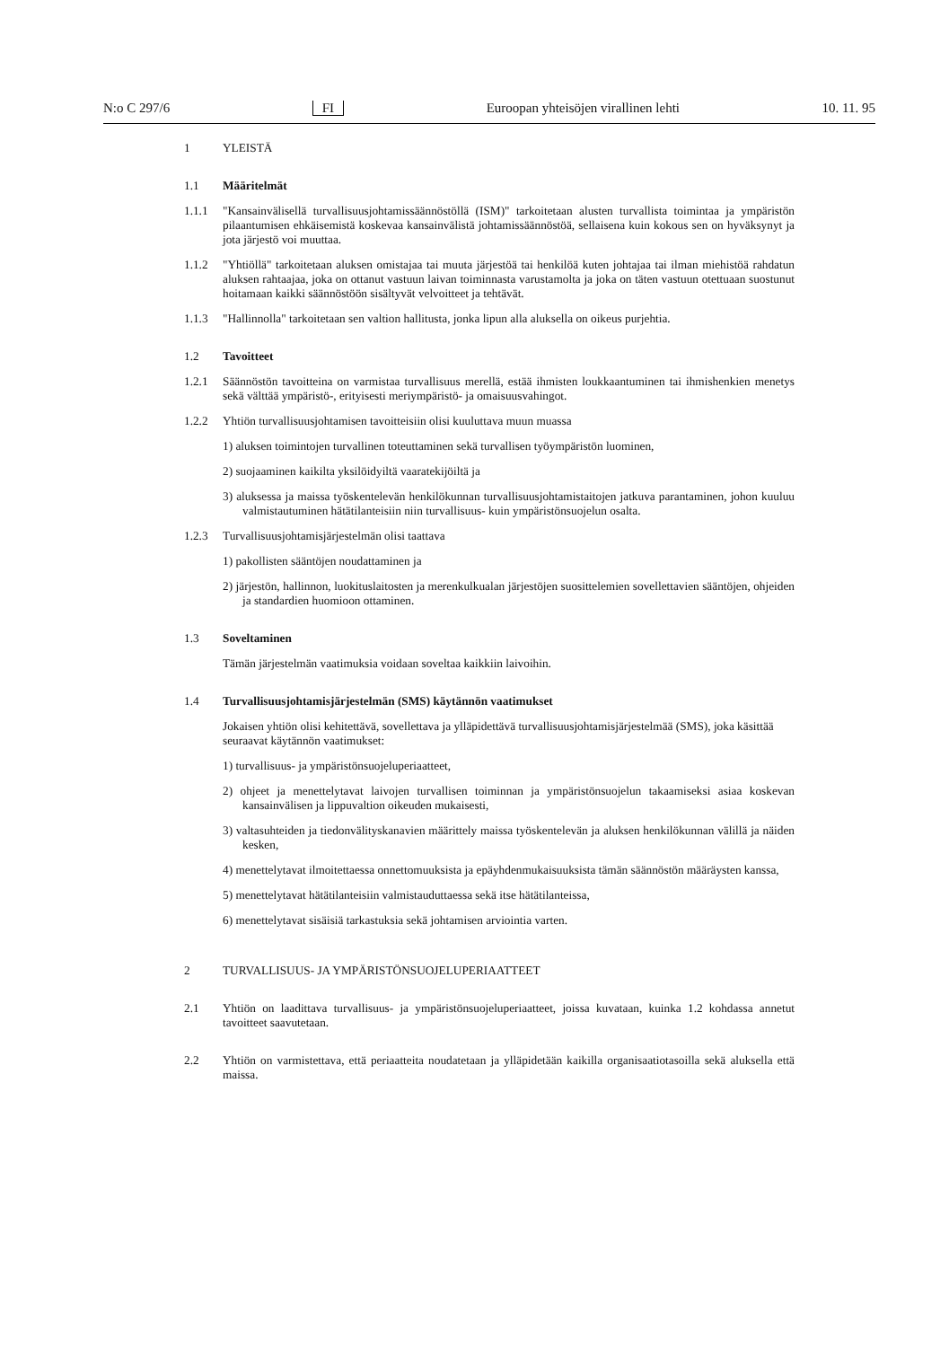N:o C 297/6 FI Euroopan yhteisöjen virallinen lehti 10. 11. 95
1 YLEISTÄ
1.1 Määritelmät
1.1.1 "Kansainvälisellä turvallisuusjohtamissäännöstöllä (ISM)" tarkoitetaan alusten turvallista toimintaa ja ympäristön pilaantumisen ehkäisemistä koskevaa kansainvälistä johtamissäännöstöä, sellaisena kuin kokous sen on hyväksynyt ja jota järjestö voi muuttaa.
1.1.2 "Yhtiöllä" tarkoitetaan aluksen omistajaa tai muuta järjestöä tai henkilöä kuten johtajaa tai ilman miehistöä rahdatun aluksen rahtaajaa, joka on ottanut vastuun laivan toiminnasta varustamolta ja joka on täten vastuun otettuaan suostunut hoitamaan kaikki säännöstöön sisältyvät velvoitteet ja tehtävät.
1.1.3 "Hallinnolla" tarkoitetaan sen valtion hallitusta, jonka lipun alla aluksella on oikeus purjehtia.
1.2 Tavoitteet
1.2.1 Säännöstön tavoitteina on varmistaa turvallisuus merellä, estää ihmisten loukkaantuminen tai ihmishenkien menetys sekä välttää ympäristö-, erityisesti meriympäristö- ja omaisuusvahingot.
1.2.2 Yhtiön turvallisuusjohtamisen tavoitteisiin olisi kuuluttava muun muassa
1) aluksen toimintojen turvallinen toteuttaminen sekä turvallisen työympäristön luominen,
2) suojaaminen kaikilta yksilöidyiltä vaaratekijöiltä ja
3) aluksessa ja maissa työskentelevän henkilökunnan turvallisuusjohtamistaitojen jatkuva parantaminen, johon kuuluu valmistautuminen hätätilanteisiin niin turvallisuus- kuin ympäristönsuojelun osalta.
1.2.3 Turvallisuusjohtamisjärjestelmän olisi taattava
1) pakollisten sääntöjen noudattaminen ja
2) järjestön, hallinnon, luokituslaitosten ja merenkulkualan järjestöjen suosittelemien sovellettavien sääntöjen, ohjeiden ja standardien huomioon ottaminen.
1.3 Soveltaminen
Tämän järjestelmän vaatimuksia voidaan soveltaa kaikkiin laivoihin.
1.4 Turvallisuusjohtamisjärjestelmän (SMS) käytännön vaatimukset
Jokaisen yhtiön olisi kehitettävä, sovellettava ja ylläpidettävä turvallisuusjohtamisjärjestelmää (SMS), joka käsittää seuraavat käytännön vaatimukset:
1) turvallisuus- ja ympäristönsuojeluperiaatteet,
2) ohjeet ja menettelytavat laivojen turvallisen toiminnan ja ympäristönsuojelun takaamiseksi asiaa koskevan kansainvälisen ja lippuvaltion oikeuden mukaisesti,
3) valtasuhteiden ja tiedonvälityskanavien määrittely maissa työskentelevän ja aluksen henkilökunnan välillä ja näiden kesken,
4) menettelytavat ilmoitettaessa onnettomuuksista ja epäyhdenmukaisuuksista tämän säännöstön määräysten kanssa,
5) menettelytavat hätätilanteisiin valmistauduttaessa sekä itse hätätilanteissa,
6) menettelytavat sisäisiä tarkastuksia sekä johtamisen arviointia varten.
2 TURVALLISUUS- JA YMPÄRISTÖNSUOJELUPERIAATTEET
2.1 Yhtiön on laadittava turvallisuus- ja ympäristönsuojeluperiaatteet, joissa kuvataan, kuinka 1.2 kohdassa annetut tavoitteet saavutetaan.
2.2 Yhtiön on varmistettava, että periaatteita noudatetaan ja ylläpidetään kaikilla organisaatiotasoilla sekä aluksella että maissa.